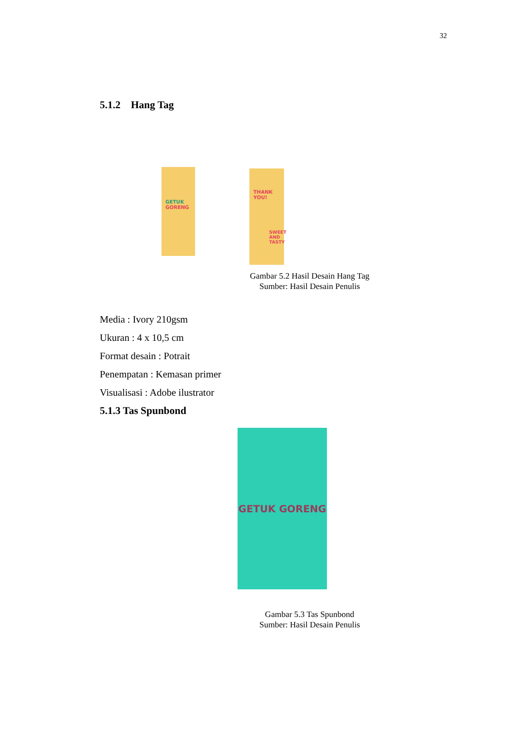32
5.1.2 Hang Tag
GETUK
GORENG
THANK YOU!
SWEET AND TASTY
Gambar 5.2 Hasil Desain Hang Tag
Sumber: Hasil Desain Penulis
Media : Ivory 210gsm
Ukuran : 4 x 10,5 cm
Format desain : Potrait
Penempatan : Kemasan primer
Visualisasi : Adobe ilustrator
5.1.3 Tas Spunbond
GETUK GORENG
Gambar 5.3 Tas Spunbond
Sumber: Hasil Desain Penulis